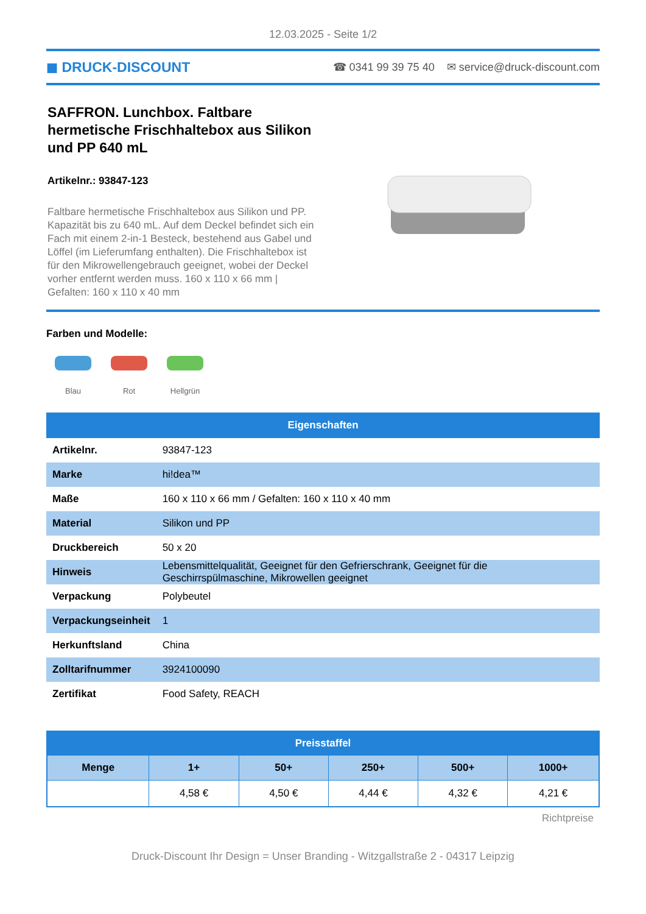12.03.2025 - Seite 1/2
◼ DRUCK-DISCOUNT ☎ 0341 99 39 75 40 ✉ service@druck-discount.com
SAFFRON. Lunchbox. Faltbare hermetische Frischhaltebox aus Silikon und PP 640 mL
Artikelnr.: 93847-123
Faltbare hermetische Frischhaltebox aus Silikon und PP. Kapazität bis zu 640 mL. Auf dem Deckel befindet sich ein Fach mit einem 2-in-1 Besteck, bestehend aus Gabel und Löffel (im Lieferumfang enthalten). Die Frischhaltebox ist für den Mikrowellengebrauch geeignet, wobei der Deckel vorher entfernt werden muss. 160 x 110 x 66 mm | Gefalten: 160 x 110 x 40 mm
Farben und Modelle:
Blau
Rot
Hellgrün
| Eigenschaften | |
| --- | --- |
| Artikelnr. | 93847-123 |
| Marke | hi!dea™ |
| Maße | 160 x 110 x 66 mm / Gefalten: 160 x 110 x 40 mm |
| Material | Silikon und PP |
| Druckbereich | 50 x 20 |
| Hinweis | Lebensmittelqualität, Geeignet für den Gefrierschrank, Geeignet für die Geschirrspülmaschine, Mikrowellen geeignet |
| Verpackung | Polybeutel |
| Verpackungseinheit | 1 |
| Herkunftsland | China |
| Zolltarifnummer | 3924100090 |
| Zertifikat | Food Safety, REACH |
| Preisstaffel | | | | | |
| --- | --- | --- | --- | --- | --- |
| Menge | 1+ | 50+ | 250+ | 500+ | 1000+ |
| | 4,58 € | 4,50 € | 4,44 € | 4,32 € | 4,21 € |
Richtpreise
Druck-Discount Ihr Design = Unser Branding - Witzgallstraße 2 - 04317 Leipzig